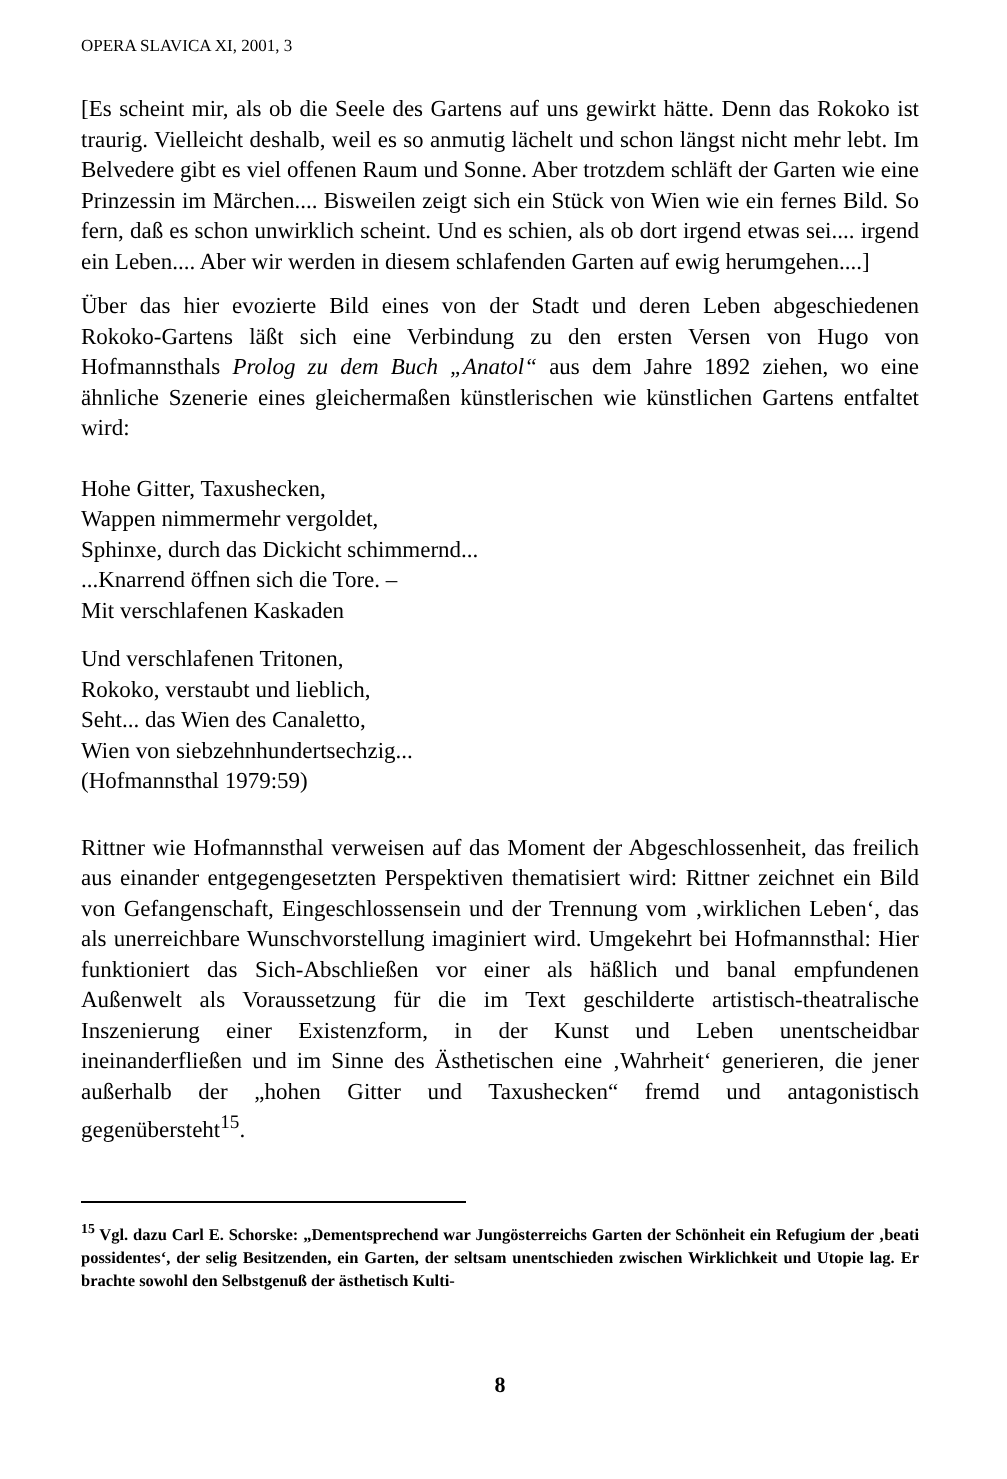OPERA SLAVICA XI, 2001, 3
[Es scheint mir, als ob die Seele des Gartens auf uns gewirkt hätte. Denn das Rokoko ist traurig. Vielleicht deshalb, weil es so anmutig lächelt und schon längst nicht mehr lebt. Im Belvedere gibt es viel offenen Raum und Sonne. Aber trotzdem schläft der Garten wie eine Prinzessin im Märchen.... Bisweilen zeigt sich ein Stück von Wien wie ein fernes Bild. So fern, daß es schon unwirklich scheint. Und es schien, als ob dort irgend etwas sei.... irgend ein Leben.... Aber wir werden in diesem schlafenden Garten auf ewig herumgehen....]
Über das hier evozierte Bild eines von der Stadt und deren Leben abgeschiedenen Rokoko-Gartens läßt sich eine Verbindung zu den ersten Versen von Hugo von Hofmannsthals Prolog zu dem Buch „Anatol“ aus dem Jahre 1892 ziehen, wo eine ähnliche Szenerie eines gleichermaßen künstlerischen wie künstlichen Gartens entfaltet wird:
Hohe Gitter, Taxushecken,
Wappen nimmermehr vergoldet,
Sphinxe, durch das Dickicht schimmernd...
...Knarrend öffnen sich die Tore. –
Mit verschlafenen Kaskaden
Und verschlafenen Tritonen,
Rokoko, verstaubt und lieblich,
Seht... das Wien des Canaletto,
Wien von siebzehnhundertsechzig...
(Hofmannsthal 1979:59)
Rittner wie Hofmannsthal verweisen auf das Moment der Abgeschlossenheit, das freilich aus einander entgegengesetzten Perspektiven thematisiert wird: Rittner zeichnet ein Bild von Gefangenschaft, Eingeschlossensein und der Trennung vom ‚wirklichen Leben‘, das als unerreichbare Wunschvorstellung imaginiert wird. Umgekehrt bei Hofmannsthal: Hier funktioniert das Sich-Abschließen vor einer als häßlich und banal empfundenen Außenwelt als Voraussetzung für die im Text geschilderte artistisch-theatralische Inszenierung einer Existenzform, in der Kunst und Leben unentscheidbar ineinanderfließen und im Sinne des Ästhetischen eine ‚Wahrheit‘ generieren, die jener außerhalb der „hohen Gitter und Taxushecken“ fremd und antagonistisch gegenübersteht<sup>15</sup>.
<sup>15</sup> Vgl. dazu Carl E. Schorske: „Dementsprechend war Jungösterreichs Garten der Schönheit ein Refugium der ‚beati possidentes‘, der selig Besitzenden, ein Garten, der seltsam unentschieden zwischen Wirklichkeit und Utopie lag. Er brachte sowohl den Selbstgenuß der ästhetisch Kulti-
8